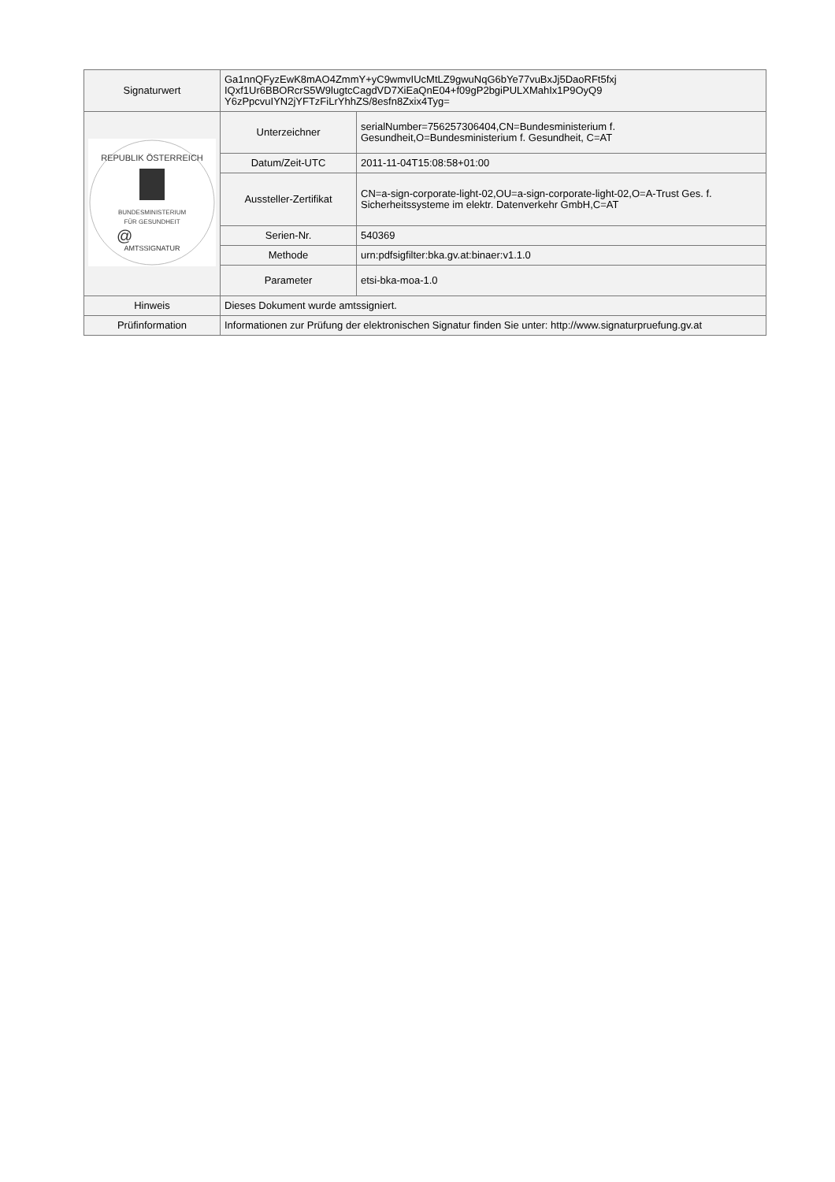| Signaturwert | Ga1nnQFyzEwK8mAO4ZmmY+yC9wmvIUcMtLZ9gwuNqG6bYe77vuBxJj5DaoRFt5fxj IQxf1Ur6BBORcrS5W9lugtcCagdVD7XiEaQnE04+f09gP2bgiPULXMahIx1P9OyQ9 Y6zPpcvuIYN2jYFTzFiLrYhhZS/8esfn8Zxix4Tyg= | |
| REPUBLIK ÖSTERREICH BUNDESMINISTERIUM FÜR GESUNDHEIT @ AMTSSIGNATUR | Unterzeichner | serialNumber=756257306404,CN=Bundesministerium f. Gesundheit,O=Bundesministerium f. Gesundheit, C=AT |
| | Datum/Zeit-UTC | 2011-11-04T15:08:58+01:00 |
| | Aussteller-Zertifikat | CN=a-sign-corporate-light-02,OU=a-sign-corporate-light-02,O=A-Trust Ges. f. Sicherheitssysteme im elektr. Datenverkehr GmbH,C=AT |
| | Serien-Nr. | 540369 |
| | Methode | urn:pdfsigfilter:bka.gv.at:binaer:v1.1.0 |
| | Parameter | etsi-bka-moa-1.0 |
| Hinweis | Dieses Dokument wurde amtssigniert. | |
| Prüfinformation | Informationen zur Prüfung der elektronischen Signatur finden Sie unter: http://www.signaturpruefung.gv.at | |